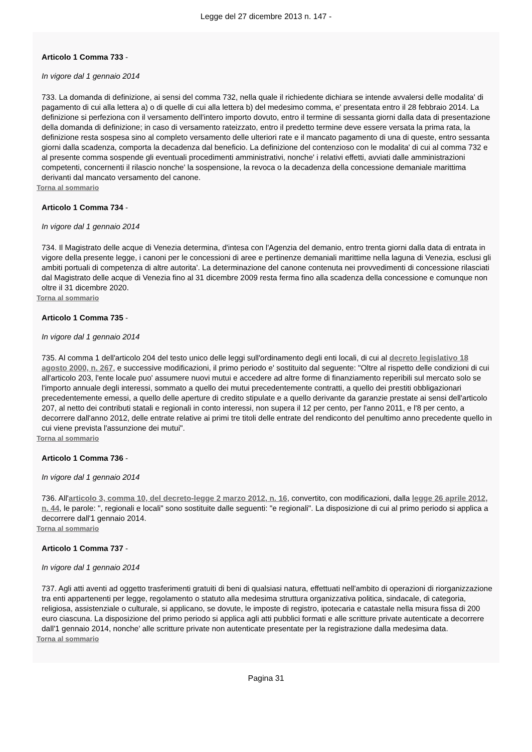Legge del 27 dicembre 2013 n. 147 -
Articolo 1 Comma 733 -
In vigore dal 1 gennaio 2014
733. La domanda di definizione, ai sensi del comma 732, nella quale il richiedente dichiara se intende avvalersi delle modalita' di pagamento di cui alla lettera a) o di quelle di cui alla lettera b) del medesimo comma, e' presentata entro il 28 febbraio 2014. La definizione si perfeziona con il versamento dell'intero importo dovuto, entro il termine di sessanta giorni dalla data di presentazione della domanda di definizione; in caso di versamento rateizzato, entro il predetto termine deve essere versata la prima rata, la definizione resta sospesa sino al completo versamento delle ulteriori rate e il mancato pagamento di una di queste, entro sessanta giorni dalla scadenza, comporta la decadenza dal beneficio. La definizione del contenzioso con le modalita' di cui al comma 732 e al presente comma sospende gli eventuali procedimenti amministrativi, nonche' i relativi effetti, avviati dalle amministrazioni competenti, concernenti il rilascio nonche' la sospensione, la revoca o la decadenza della concessione demaniale marittima derivanti dal mancato versamento del canone.
Torna al sommario
Articolo 1 Comma 734 -
In vigore dal 1 gennaio 2014
734. Il Magistrato delle acque di Venezia determina, d'intesa con l'Agenzia del demanio, entro trenta giorni dalla data di entrata in vigore della presente legge, i canoni per le concessioni di aree e pertinenze demaniali marittime nella laguna di Venezia, esclusi gli ambiti portuali di competenza di altre autorita'. La determinazione del canone contenuta nei provvedimenti di concessione rilasciati dal Magistrato delle acque di Venezia fino al 31 dicembre 2009 resta ferma fino alla scadenza della concessione e comunque non oltre il 31 dicembre 2020.
Torna al sommario
Articolo 1 Comma 735 -
In vigore dal 1 gennaio 2014
735. Al comma 1 dell'articolo 204 del testo unico delle leggi sull'ordinamento degli enti locali, di cui al decreto legislativo 18 agosto 2000, n. 267, e successive modificazioni, il primo periodo e' sostituito dal seguente: "Oltre al rispetto delle condizioni di cui all'articolo 203, l'ente locale puo' assumere nuovi mutui e accedere ad altre forme di finanziamento reperibili sul mercato solo se l'importo annuale degli interessi, sommato a quello dei mutui precedentemente contratti, a quello dei prestiti obbligazionari precedentemente emessi, a quello delle aperture di credito stipulate e a quello derivante da garanzie prestate ai sensi dell'articolo 207, al netto dei contributi statali e regionali in conto interessi, non supera il 12 per cento, per l'anno 2011, e l'8 per cento, a decorrere dall'anno 2012, delle entrate relative ai primi tre titoli delle entrate del rendiconto del penultimo anno precedente quello in cui viene prevista l'assunzione dei mutui".
Torna al sommario
Articolo 1 Comma 736 -
In vigore dal 1 gennaio 2014
736. All'articolo 3, comma 10, del decreto-legge 2 marzo 2012, n. 16, convertito, con modificazioni, dalla legge 26 aprile 2012, n. 44, le parole: ", regionali e locali" sono sostituite dalle seguenti: "e regionali". La disposizione di cui al primo periodo si applica a decorrere dall'1 gennaio 2014.
Torna al sommario
Articolo 1 Comma 737 -
In vigore dal 1 gennaio 2014
737. Agli atti aventi ad oggetto trasferimenti gratuiti di beni di qualsiasi natura, effettuati nell'ambito di operazioni di riorganizzazione tra enti appartenenti per legge, regolamento o statuto alla medesima struttura organizzativa politica, sindacale, di categoria, religiosa, assistenziale o culturale, si applicano, se dovute, le imposte di registro, ipotecaria e catastale nella misura fissa di 200 euro ciascuna. La disposizione del primo periodo si applica agli atti pubblici formati e alle scritture private autenticate a decorrere dall'1 gennaio 2014, nonche' alle scritture private non autenticate presentate per la registrazione dalla medesima data.
Torna al sommario
Pagina 31